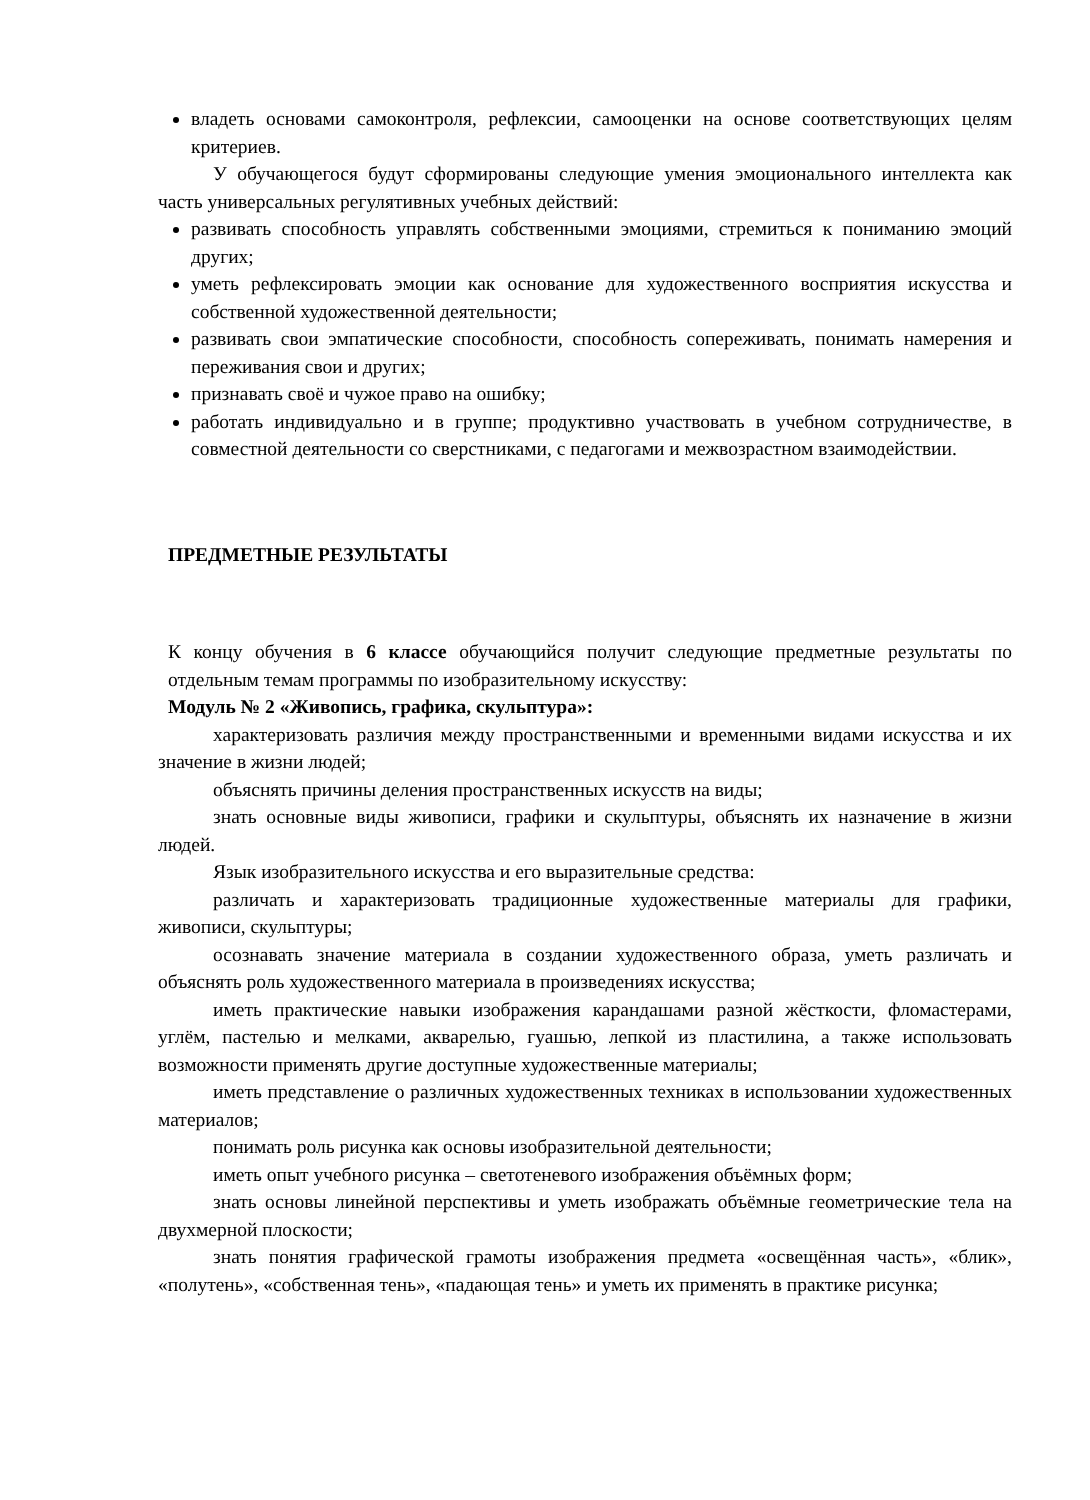владеть основами самоконтроля, рефлексии, самооценки на основе соответствующих целям критериев.
У обучающегося будут сформированы следующие умения эмоционального интеллекта как часть универсальных регулятивных учебных действий:
развивать способность управлять собственными эмоциями, стремиться к пониманию эмоций других;
уметь рефлексировать эмоции как основание для художественного восприятия искусства и собственной художественной деятельности;
развивать свои эмпатические способности, способность сопереживать, понимать намерения и переживания свои и других;
признавать своё и чужое право на ошибку;
работать индивидуально и в группе; продуктивно участвовать в учебном сотрудничестве, в совместной деятельности со сверстниками, с педагогами и межвозрастном взаимодействии.
ПРЕДМЕТНЫЕ РЕЗУЛЬТАТЫ
К концу обучения в 6 классе обучающийся получит следующие предметные результаты по отдельным темам программы по изобразительному искусству:
Модуль № 2 «Живопись, графика, скульптура»:
характеризовать различия между пространственными и временными видами искусства и их значение в жизни людей;
объяснять причины деления пространственных искусств на виды;
знать основные виды живописи, графики и скульптуры, объяснять их назначение в жизни людей.
Язык изобразительного искусства и его выразительные средства:
различать и характеризовать традиционные художественные материалы для графики, живописи, скульптуры;
осознавать значение материала в создании художественного образа, уметь различать и объяснять роль художественного материала в произведениях искусства;
иметь практические навыки изображения карандашами разной жёсткости, фломастерами, углём, пастелью и мелками, акварелью, гуашью, лепкой из пластилина, а также использовать возможности применять другие доступные художественные материалы;
иметь представление о различных художественных техниках в использовании художественных материалов;
понимать роль рисунка как основы изобразительной деятельности;
иметь опыт учебного рисунка – светотеневого изображения объёмных форм;
знать основы линейной перспективы и уметь изображать объёмные геометрические тела на двухмерной плоскости;
знать понятия графической грамоты изображения предмета «освещённая часть», «блик», «полутень», «собственная тень», «падающая тень» и уметь их применять в практике рисунка;